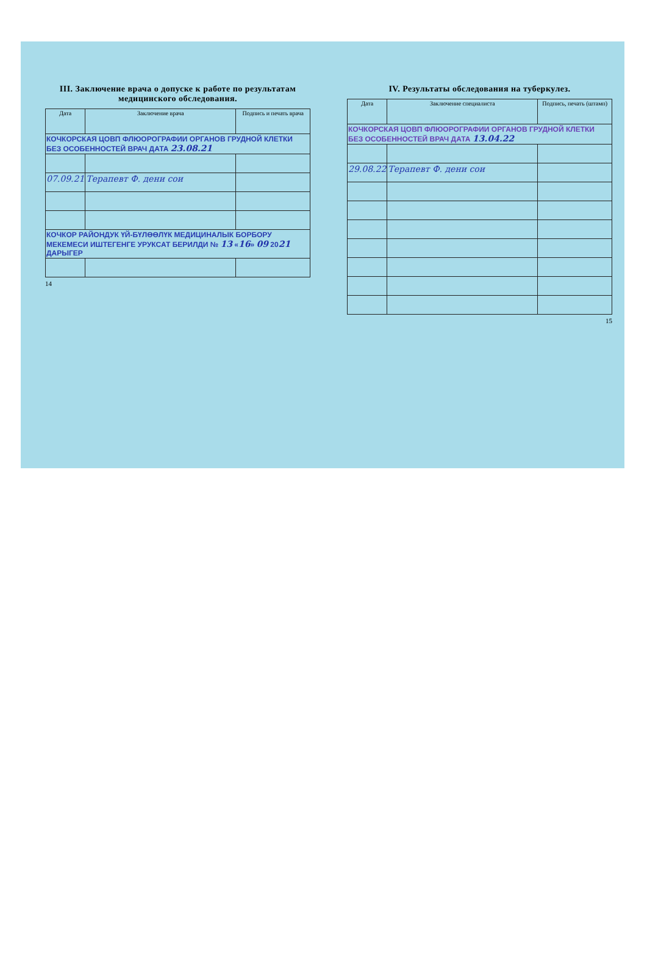III. Заключение врача о допуске к работе по результатам медицинского обследования.
| Дата | Заключение врача | Подпись и печать врача |
| --- | --- | --- |
| КОЧКОРСКАЯ ЦОВП ФЛЮОРОГРАФИИ ОРГАНОВ ГРУДНОЙ КЛЕТКИ БЕЗ ОСОБЕННОСТЕЙ ВРАЧ ДАТА 23.08.21 | | |
| 07.09.21 | Терапевт Ф. дени сои | |
| КОЧКОР РАЙОНДУК ҮЙ-БҮЛӨӨЛҮК МЕДИЦИНАЛЫК БОРБОРУ МЕКЕМЕСИ ИШТЕГЕНГЕ УРУКСАТ БЕРИЛДИ № 13 « 16 » 09 20 21 ДАРЫГЕР | | |
14
IV. Результаты обследования на туберкулез.
| Дата | Заключение специалиста | Подпись, печать (штамп) |
| --- | --- | --- |
| КОЧКОРСКАЯ ЦОВП ФЛЮОРОГРАФИИ ОРГАНОВ ГРУДНОЙ КЛЕТКИ БЕЗ ОСОБЕННОСТЕЙ ВРАЧ ДАТА 13.04.22 | | |
| 29.08.22 | Терапевт Ф. дени сои | |
15